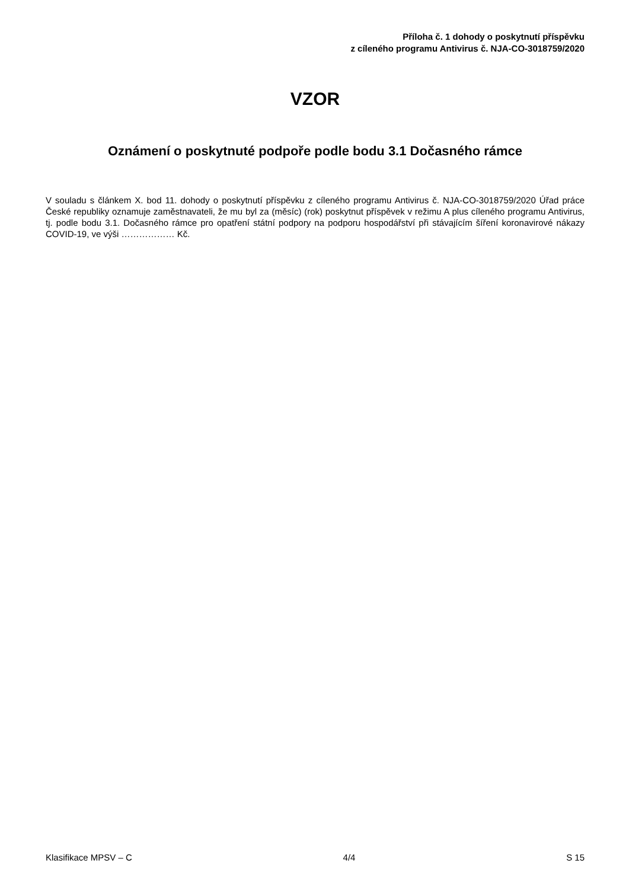Příloha č. 1 dohody o poskytnutí příspěvku
z cíleného programu Antivirus č. NJA-CO-3018759/2020
VZOR
Oznámení o poskytnuté podpoře podle bodu 3.1 Dočasného rámce
V souladu s článkem X. bod 11. dohody o poskytnutí příspěvku z cíleného programu Antivirus č. NJA-CO-3018759/2020 Úřad práce České republiky oznamuje zaměstnavateli, že mu byl za (měsíc) (rok) poskytnut příspěvek v režimu A plus cíleného programu Antivirus, tj. podle bodu 3.1. Dočasného rámce pro opatření státní podpory na podporu hospodářství při stávajícím šíření koronavirové nákazy COVID-19, ve výši ……………… Kč.
Klasifikace MPSV – C 4/4 S 15